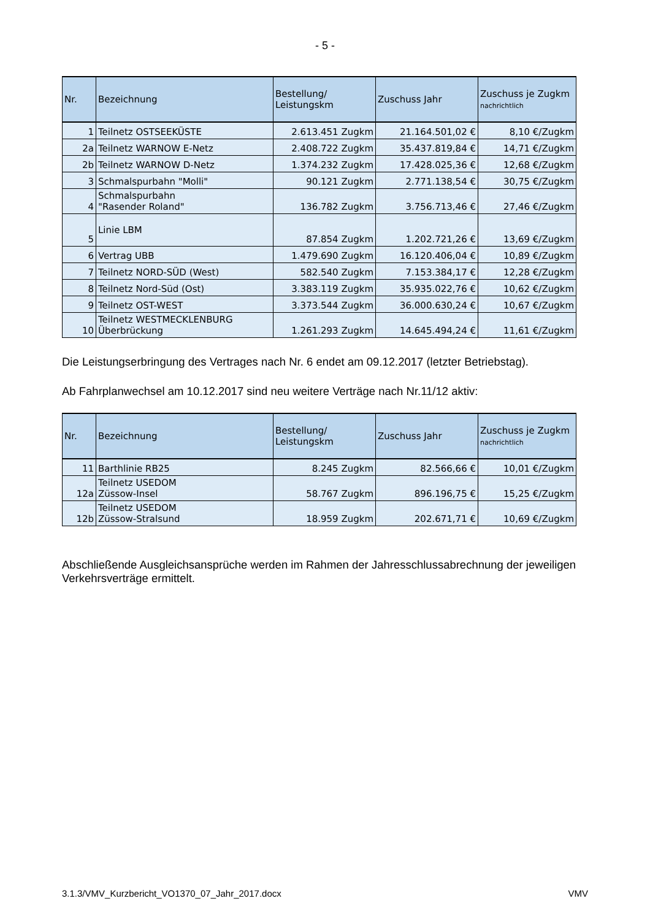- 5 -
| Nr. | Bezeichnung | Bestellung/ Leistungskm | Zuschuss Jahr | Zuschuss je Zugkm nachrichtlich |
| --- | --- | --- | --- | --- |
| 1 | Teilnetz OSTSEEKÜSTE | 2.613.451 Zugkm | 21.164.501,02 € | 8,10 €/Zugkm |
| 2a | Teilnetz WARNOW E-Netz | 2.408.722 Zugkm | 35.437.819,84 € | 14,71 €/Zugkm |
| 2b | Teilnetz WARNOW D-Netz | 1.374.232 Zugkm | 17.428.025,36 € | 12,68 €/Zugkm |
| 3 | Schmalspurbahn "Molli" | 90.121 Zugkm | 2.771.138,54 € | 30,75 €/Zugkm |
| 4 | Schmalspurbahn "Rasender Roland" | 136.782 Zugkm | 3.756.713,46 € | 27,46 €/Zugkm |
| 5 | Linie LBM | 87.854 Zugkm | 1.202.721,26 € | 13,69 €/Zugkm |
| 6 | Vertrag UBB | 1.479.690 Zugkm | 16.120.406,04 € | 10,89 €/Zugkm |
| 7 | Teilnetz NORD-SÜD (West) | 582.540 Zugkm | 7.153.384,17 € | 12,28 €/Zugkm |
| 8 | Teilnetz Nord-Süd (Ost) | 3.383.119 Zugkm | 35.935.022,76 € | 10,62 €/Zugkm |
| 9 | Teilnetz OST-WEST | 3.373.544 Zugkm | 36.000.630,24 € | 10,67 €/Zugkm |
| 10 | Teilnetz WESTMECKLENBURG Überbrückung | 1.261.293 Zugkm | 14.645.494,24 € | 11,61 €/Zugkm |
Die Leistungserbringung des Vertrages nach Nr. 6 endet am 09.12.2017 (letzter Betriebstag).
Ab Fahrplanwechsel am 10.12.2017 sind neu weitere Verträge nach Nr.11/12 aktiv:
| Nr. | Bezeichnung | Bestellung/ Leistungskm | Zuschuss Jahr | Zuschuss je Zugkm nachrichtlich |
| --- | --- | --- | --- | --- |
| 11 | Barthlinie RB25 | 8.245 Zugkm | 82.566,66 € | 10,01 €/Zugkm |
| 12a | Teilnetz USEDOM Züssow-Insel | 58.767 Zugkm | 896.196,75 € | 15,25 €/Zugkm |
| 12b | Teilnetz USEDOM Züssow-Stralsund | 18.959 Zugkm | 202.671,71 € | 10,69 €/Zugkm |
Abschließende Ausgleichsansprüche werden im Rahmen der Jahresschlussabrechnung der jeweiligen Verkehrsverträge ermittelt.
3.1.3/VMV_Kurzbericht_VO1370_07_Jahr_2017.docx VMV